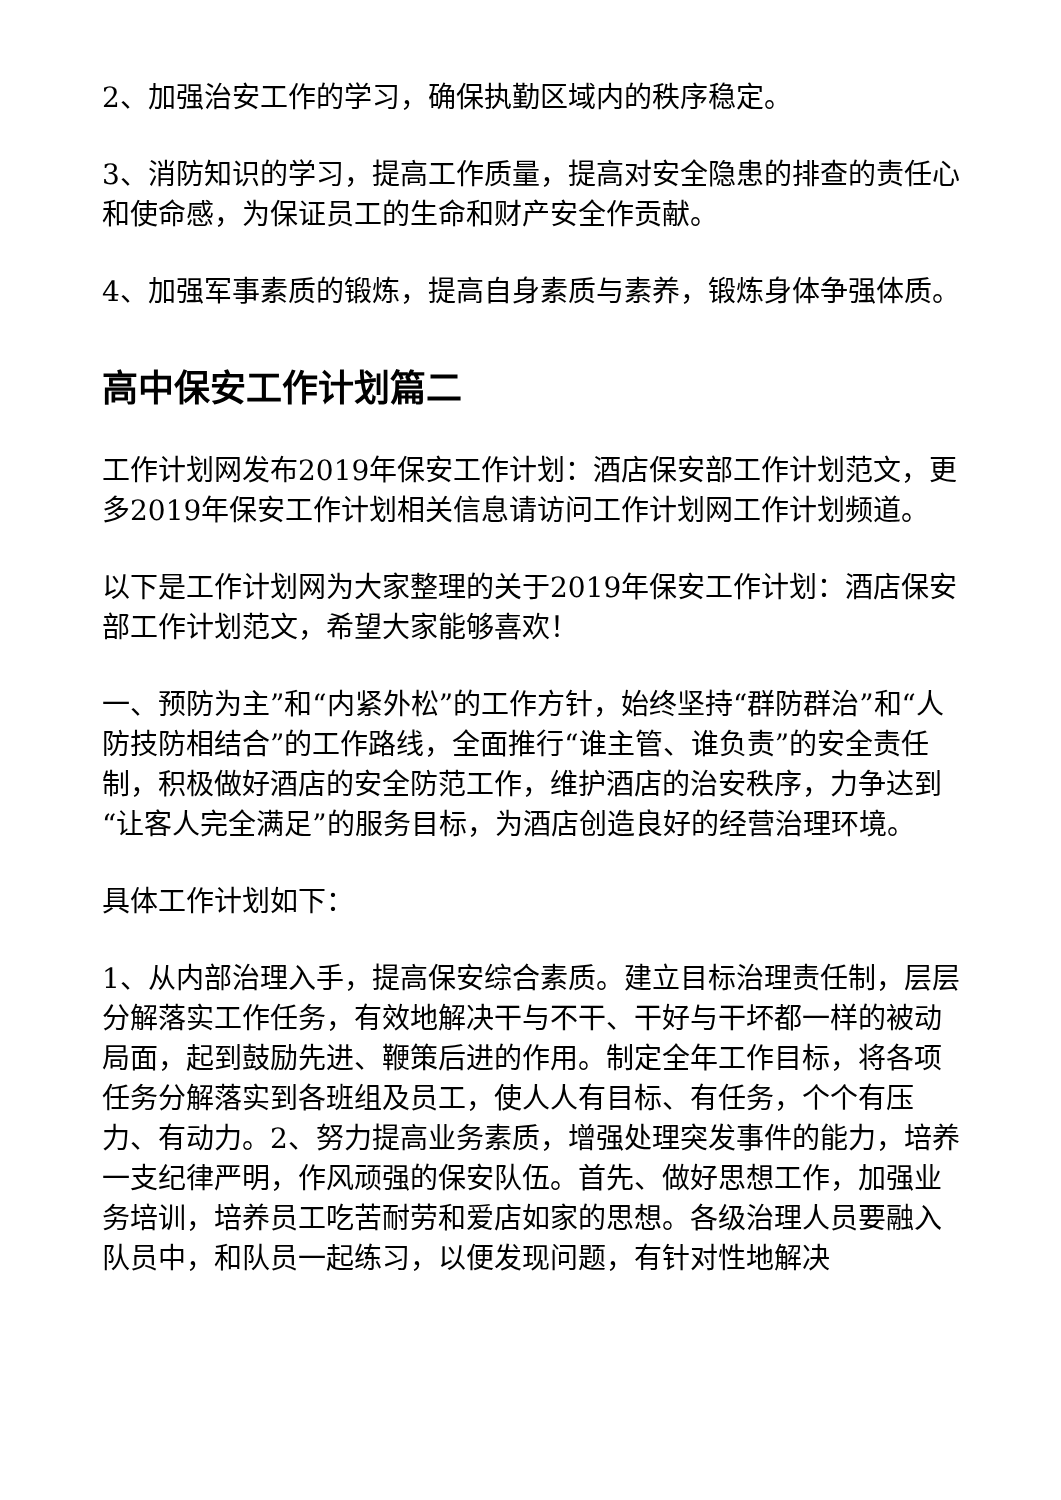2、加强治安工作的学习，确保执勤区域内的秩序稳定。
3、消防知识的学习，提高工作质量，提高对安全隐患的排查的责任心和使命感，为保证员工的生命和财产安全作贡献。
4、加强军事素质的锻炼，提高自身素质与素养，锻炼身体争强体质。
高中保安工作计划篇二
工作计划网发布2019年保安工作计划：酒店保安部工作计划范文，更多2019年保安工作计划相关信息请访问工作计划网工作计划频道。
以下是工作计划网为大家整理的关于2019年保安工作计划：酒店保安部工作计划范文，希望大家能够喜欢！
一、预防为主”和“内紧外松”的工作方针，始终坚持“群防群治”和“人防技防相结合”的工作路线，全面推行“谁主管、谁负责”的安全责任制，积极做好酒店的安全防范工作，维护酒店的治安秩序，力争达到“让客人完全满足”的服务目标，为酒店创造良好的经营治理环境。
具体工作计划如下：
1、从内部治理入手，提高保安综合素质。建立目标治理责任制，层层分解落实工作任务，有效地解决干与不干、干好与干坏都一样的被动局面，起到鼓励先进、鞭策后进的作用。制定全年工作目标，将各项任务分解落实到各班组及员工，使人人有目标、有任务，个个有压力、有动力。2、努力提高业务素质，增强处理突发事件的能力，培养一支纪律严明，作风顽强的保安队伍。首先、做好思想工作，加强业务培训，培养员工吃苦耐劳和爱店如家的思想。各级治理人员要融入队员中，和队员一起练习，以便发现问题，有针对性地解决